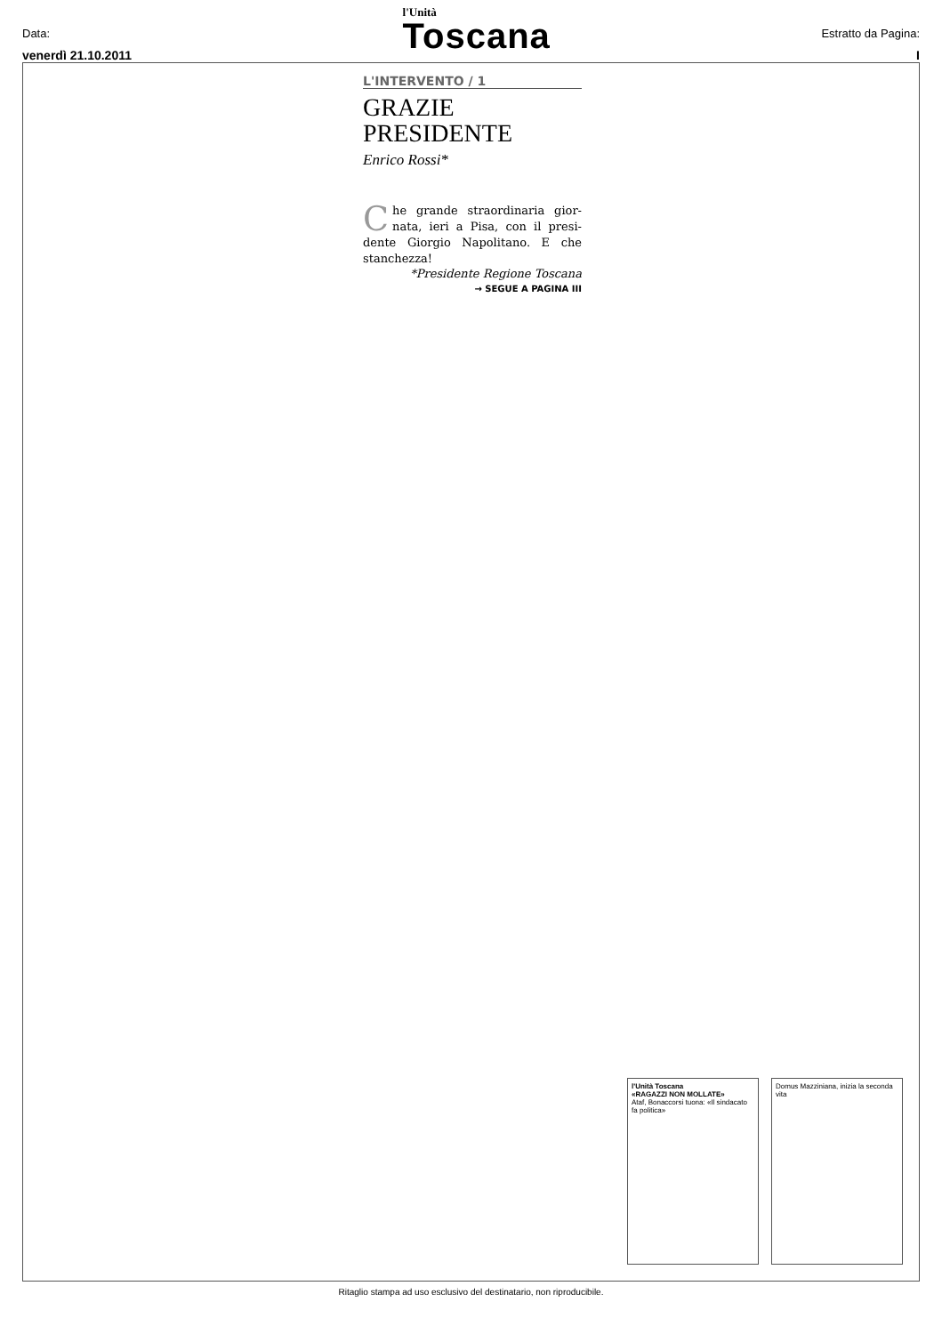Data:
venerdì 21.10.2011
l'Unità
Toscana
Estratto da Pagina:
I
L'INTERVENTO / 1
GRAZIE
PRESIDENTE
Enrico Rossi*
Che grande straordinaria gior- nata, ieri a Pisa, con il presi- dente Giorgio Napolitano. E che stanchezza!
*Presidente Regione Toscana
→ SEGUE A PAGINA III
l'Unità Toscana
«RAGAZZI NON MOLLATE»
Ataf, Bonaccorsi tuona: «Il sindacato fa politica»
Domus Mazziniana, inizia la seconda vita
Ritaglio stampa ad uso esclusivo del destinatario, non riproducibile.